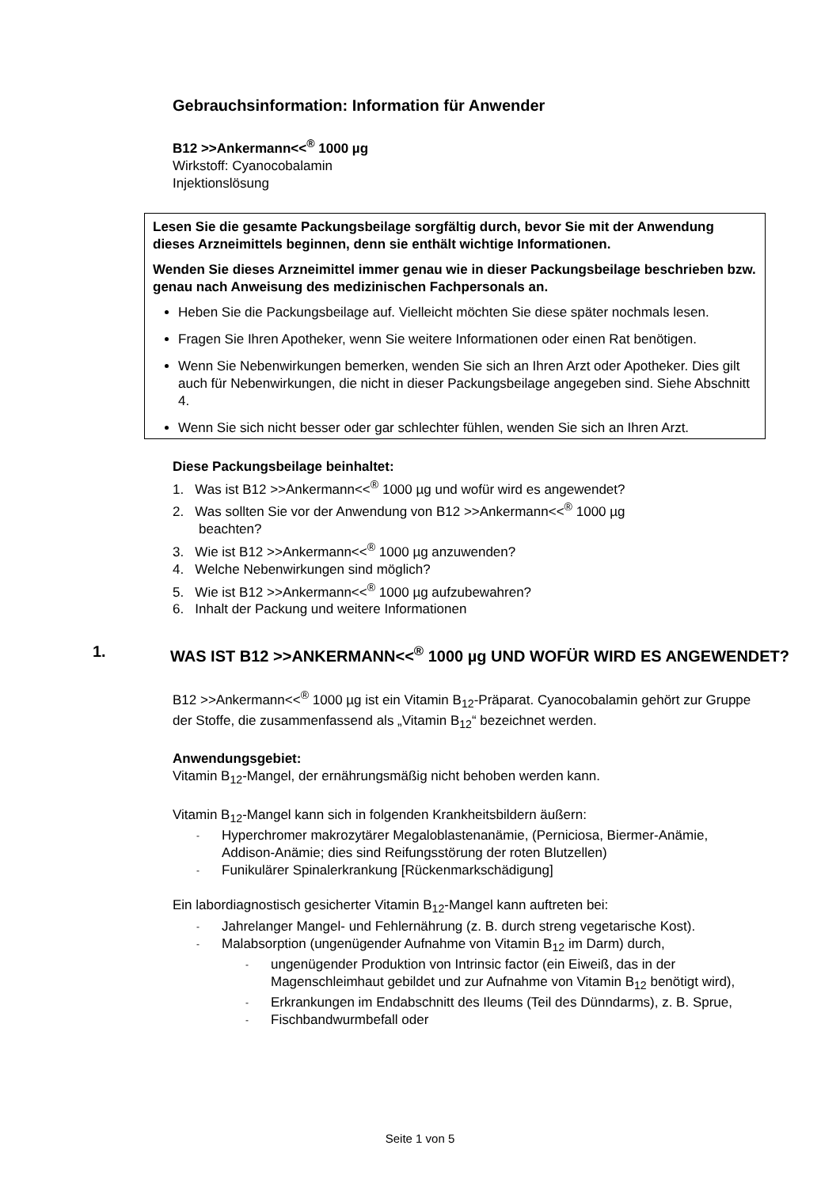Gebrauchsinformation: Information für Anwender
B12 >>Ankermann<<<sup>®</sup> 1000 µg
Wirkstoff: Cyanocobalamin
Injektionslösung
Lesen Sie die gesamte Packungsbeilage sorgfältig durch, bevor Sie mit der Anwendung dieses Arzneimittels beginnen, denn sie enthält wichtige Informationen.
Wenden Sie dieses Arzneimittel immer genau wie in dieser Packungsbeilage beschrieben bzw. genau nach Anweisung des medizinischen Fachpersonals an.
Heben Sie die Packungsbeilage auf. Vielleicht möchten Sie diese später nochmals lesen.
Fragen Sie Ihren Apotheker, wenn Sie weitere Informationen oder einen Rat benötigen.
Wenn Sie Nebenwirkungen bemerken, wenden Sie sich an Ihren Arzt oder Apotheker. Dies gilt auch für Nebenwirkungen, die nicht in dieser Packungsbeilage angegeben sind. Siehe Abschnitt 4.
Wenn Sie sich nicht besser oder gar schlechter fühlen, wenden Sie sich an Ihren Arzt.
Diese Packungsbeilage beinhaltet:
1. Was ist B12 >>Ankermann<<<sup>®</sup> 1000 µg und wofür wird es angewendet?
2. Was sollten Sie vor der Anwendung von B12 >>Ankermann<<<sup>®</sup> 1000 µg
beachten?
3. Wie ist B12 >>Ankermann<<<sup>®</sup> 1000 µg anzuwenden?
4. Welche Nebenwirkungen sind möglich?
5. Wie ist B12 >>Ankermann<<<sup>®</sup> 1000 µg aufzubewahren?
6. Inhalt der Packung und weitere Informationen
1. WAS IST B12 >>ANKERMANN<<<sup>®</sup> 1000 µg UND WOFÜR WIRD ES ANGEWENDET?
B12 >>Ankermann<<<sup>®</sup> 1000 µg ist ein Vitamin B<sub>12</sub>-Präparat. Cyanocobalamin gehört zur Gruppe der Stoffe, die zusammenfassend als „Vitamin B<sub>12</sub>“ bezeichnet werden.
Anwendungsgebiet:
Vitamin B<sub>12</sub>-Mangel, der ernährungsmäßig nicht behoben werden kann.
Vitamin B<sub>12</sub>-Mangel kann sich in folgenden Krankheitsbildern äußern:
- Hyperchromer makrozytärer Megaloblastenanämie, (Perniciosa, Biermer-Anämie, Addison-Anämie; dies sind Reifungsstörung der roten Blutzellen)
- Funikulärer Spinalerkrankung [Rückenmarkschädigung]
Ein labordiagnostisch gesicherter Vitamin B<sub>12</sub>-Mangel kann auftreten bei:
- Jahrelanger Mangel- und Fehlernährung (z. B. durch streng vegetarische Kost).
- Malabsorption (ungenügender Aufnahme von Vitamin B<sub>12</sub> im Darm) durch,
- ungenügender Produktion von Intrinsic factor (ein Eiweiß, das in der Magenschleimhaut gebildet und zur Aufnahme von Vitamin B<sub>12</sub> benötigt wird),
- Erkrankungen im Endabschnitt des Ileums (Teil des Dünndarms), z. B. Sprue,
- Fischbandwurmbefall oder
Seite 1 von 5